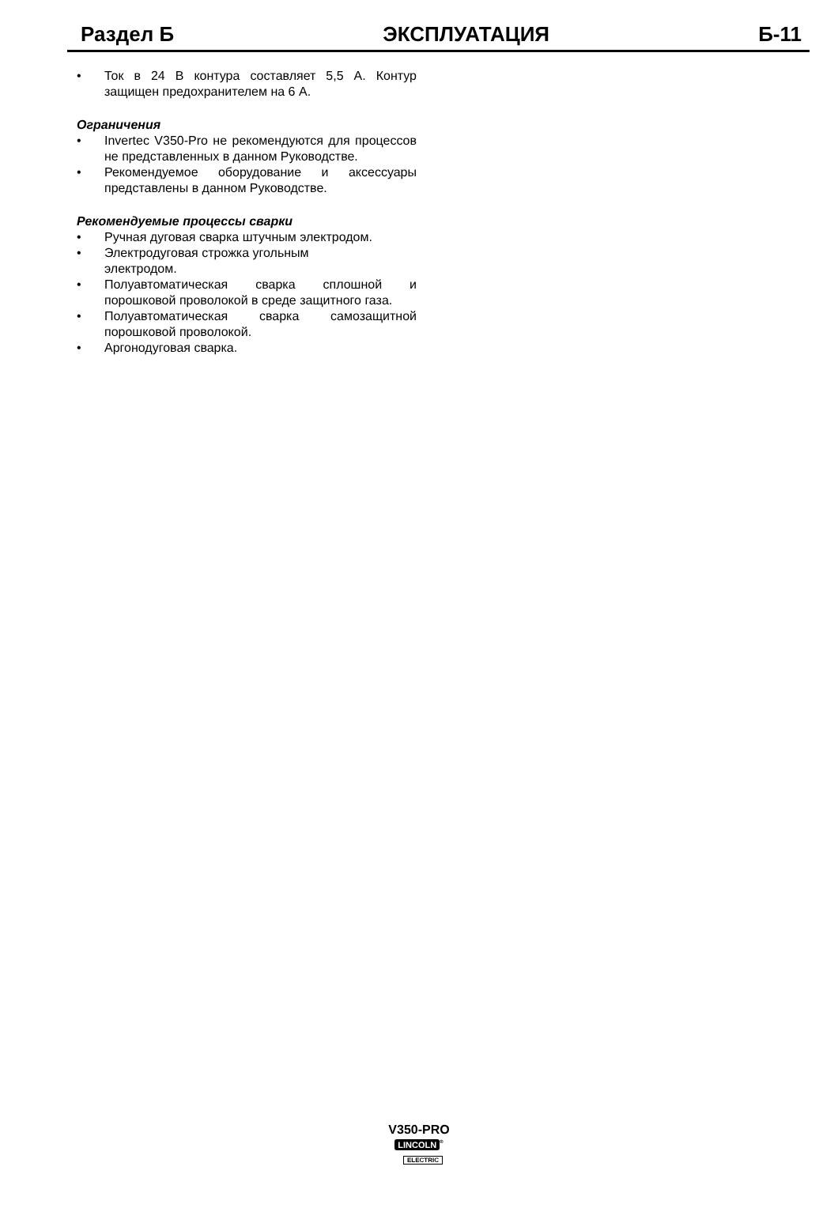Раздел Б ЭКСПЛУАТАЦИЯ Б-11
• Ток в 24 В контура составляет 5,5 А. Контур защищен предохранителем на 6 А.
Ограничения
• Invertec V350-Pro не рекомендуются для процессов не представленных в данном Руководстве.
• Рекомендуемое оборудование и аксессуары представлены в данном Руководстве.
Рекомендуемые процессы сварки
• Ручная дуговая сварка штучным электродом.
• Электродуговая строжка угольным
электродом.
• Полуавтоматическая сварка сплошной и порошковой проволокой в среде защитного газа.
• Полуавтоматическая сварка самозащитной порошковой проволокой.
• Аргонодуговая сварка.
V350-PRO
LINCOLN<sup>®</sup>
ELECTRIC